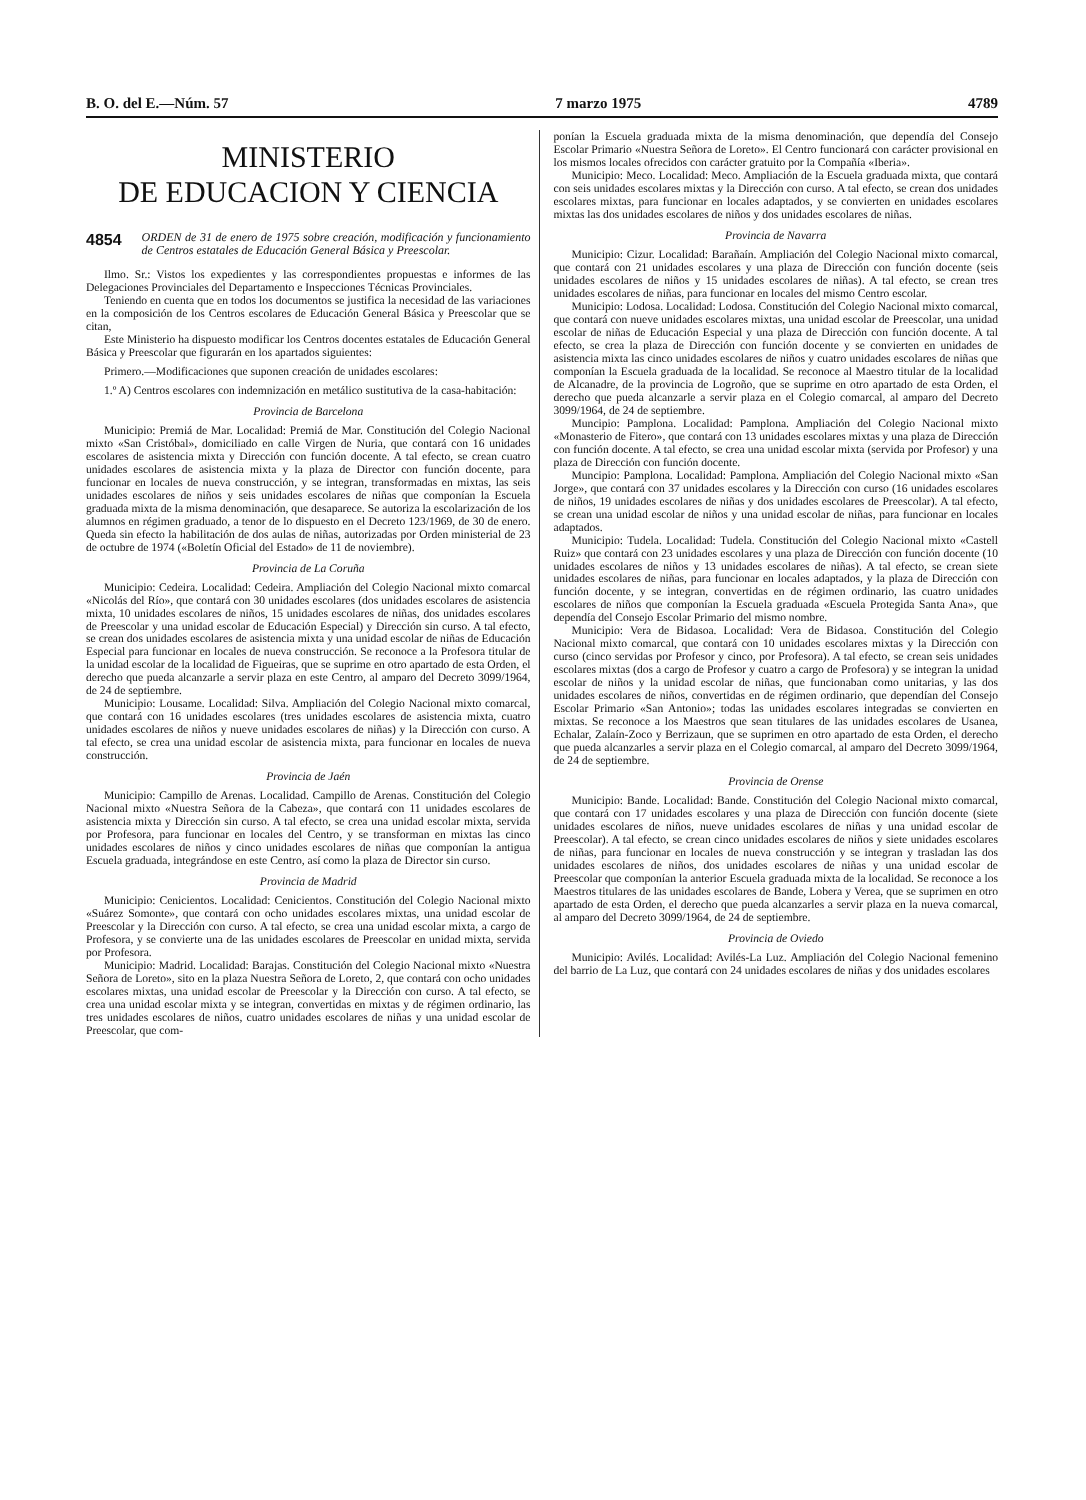B. O. del E.—Núm. 57 7 marzo 1975 4789
MINISTERIO
DE EDUCACION Y CIENCIA
4854 ORDEN de 31 de enero de 1975 sobre creación, modificación y funcionamiento de Centros estatales de Educación General Básica y Preescolar.
Ilmo. Sr.: Vistos los expedientes y las correspondientes propuestas e informes de las Delegaciones Provinciales del Departamento e Inspecciones Técnicas Provinciales.
Teniendo en cuenta que en todos los documentos se justifica la necesidad de las variaciones en la composición de los Centros escolares de Educación General Básica y Preescolar que se citan,
Este Ministerio ha dispuesto modificar los Centros docentes estatales de Educación General Básica y Preescolar que figurarán en los apartados siguientes:
Primero.—Modificaciones que suponen creación de unidades escolares:
1.º A) Centros escolares con indemnización en metálico sustitutiva de la casa-habitación:
Provincia de Barcelona
Municipio: Premiá de Mar. Localidad: Premiá de Mar. Constitución del Colegio Nacional mixto «San Cristóbal», domiciliado en calle Virgen de Nuria, que contará con 16 unidades escolares de asistencia mixta y Dirección con función docente. A tal efecto, se crean cuatro unidades escolares de asistencia mixta y la plaza de Director con función docente, para funcionar en locales de nueva construcción, y se integran, transformadas en mixtas, las seis unidades escolares de niños y seis unidades escolares de niñas que componían la Escuela graduada mixta de la misma denominación, que desaparece. Se autoriza la escolarización de los alumnos en régimen graduado, a tenor de lo dispuesto en el Decreto 123/1969, de 30 de enero. Queda sin efecto la habilitación de dos aulas de niñas, autorizadas por Orden ministerial de 23 de octubre de 1974 («Boletín Oficial del Estado» de 11 de noviembre).
Provincia de La Coruña
Municipio: Cedeira. Localidad: Cedeira. Ampliación del Colegio Nacional mixto comarcal «Nicolás del Río», que contará con 30 unidades escolares (dos unidades escolares de asistencia mixta, 10 unidades escolares de niños, 15 unidades escolares de niñas, dos unidades escolares de Preescolar y una unidad escolar de Educación Especial) y Dirección sin curso. A tal efecto, se crean dos unidades escolares de asistencia mixta y una unidad escolar de niñas de Educación Especial para funcionar en locales de nueva construcción. Se reconoce a la Profesora titular de la unidad escolar de la localidad de Figueiras, que se suprime en otro apartado de esta Orden, el derecho que pueda alcanzarle a servir plaza en este Centro, al amparo del Decreto 3099/1964, de 24 de septiembre.
Municipio: Lousame. Localidad: Silva. Ampliación del Colegio Nacional mixto comarcal, que contará con 16 unidades escolares (tres unidades escolares de asistencia mixta, cuatro unidades escolares de niños y nueve unidades escolares de niñas) y la Dirección con curso. A tal efecto, se crea una unidad escolar de asistencia mixta, para funcionar en locales de nueva construcción.
Provincia de Jaén
Municipio: Campillo de Arenas. Localidad. Campillo de Arenas. Constitución del Colegio Nacional mixto «Nuestra Señora de la Cabeza», que contará con 11 unidades escolares de asistencia mixta y Dirección sin curso. A tal efecto, se crea una unidad escolar mixta, servida por Profesora, para funcionar en locales del Centro, y se transforman en mixtas las cinco unidades escolares de niños y cinco unidades escolares de niñas que componían la antigua Escuela graduada, integrándose en este Centro, así como la plaza de Director sin curso.
Provincia de Madrid
Municipio: Cenicientos. Localidad: Cenicientos. Constitución del Colegio Nacional mixto «Suárez Somonte», que contará con ocho unidades escolares mixtas, una unidad escolar de Preescolar y la Dirección con curso. A tal efecto, se crea una unidad escolar mixta, a cargo de Profesora, y se convierte una de las unidades escolares de Preescolar en unidad mixta, servida por Profesora.
Municipio: Madrid. Localidad: Barajas. Constitución del Colegio Nacional mixto «Nuestra Señora de Loreto», sito en la plaza Nuestra Señora de Loreto, 2, que contará con ocho unidades escolares mixtas, una unidad escolar de Preescolar y la Dirección con curso. A tal efecto, se crea una unidad escolar mixta y se integran, convertidas en mixtas y de régimen ordinario, las tres unidades escolares de niños, cuatro unidades escolares de niñas y una unidad escolar de Preescolar, que com-
ponían la Escuela graduada mixta de la misma denominación, que dependía del Consejo Escolar Primario «Nuestra Señora de Loreto». El Centro funcionará con carácter provisional en los mismos locales ofrecidos con carácter gratuito por la Compañía «Iberia».
Municipio: Meco. Localidad: Meco. Ampliación de la Escuela graduada mixta, que contará con seis unidades escolares mixtas y la Dirección con curso. A tal efecto, se crean dos unidades escolares mixtas, para funcionar en locales adaptados, y se convierten en unidades escolares mixtas las dos unidades escolares de niños y dos unidades escolares de niñas.
Provincia de Navarra
Municipio: Cizur. Localidad: Barañaín. Ampliación del Colegio Nacional mixto comarcal, que contará con 21 unidades escolares y una plaza de Dirección con función docente (seis unidades escolares de niños y 15 unidades escolares de niñas). A tal efecto, se crean tres unidades escolares de niñas, para funcionar en locales del mismo Centro escolar.
Municipio: Lodosa. Localidad: Lodosa. Constitución del Colegio Nacional mixto comarcal, que contará con nueve unidades escolares mixtas, una unidad escolar de Preescolar, una unidad escolar de niñas de Educación Especial y una plaza de Dirección con función docente. A tal efecto, se crea la plaza de Dirección con función docente y se convierten en unidades de asistencia mixta las cinco unidades escolares de niños y cuatro unidades escolares de niñas que componían la Escuela graduada de la localidad. Se reconoce al Maestro titular de la localidad de Alcanadre, de la provincia de Logroño, que se suprime en otro apartado de esta Orden, el derecho que pueda alcanzarle a servir plaza en el Colegio comarcal, al amparo del Decreto 3099/1964, de 24 de septiembre.
Muncipio: Pamplona. Localidad: Pamplona. Ampliación del Colegio Nacional mixto «Monasterio de Fitero», que contará con 13 unidades escolares mixtas y una plaza de Dirección con función docente. A tal efecto, se crea una unidad escolar mixta (servida por Profesor) y una plaza de Dirección con función docente.
Muncipio: Pamplona. Localidad: Pamplona. Ampliación del Colegio Nacional mixto «San Jorge», que contará con 37 unidades escolares y la Dirección con curso (16 unidades escolares de niños, 19 unidades escolares de niñas y dos unidades escolares de Preescolar). A tal efecto, se crean una unidad escolar de niños y una unidad escolar de niñas, para funcionar en locales adaptados.
Municipio: Tudela. Localidad: Tudela. Constitución del Colegio Nacional mixto «Castell Ruiz» que contará con 23 unidades escolares y una plaza de Dirección con función docente (10 unidades escolares de niños y 13 unidades escolares de niñas). A tal efecto, se crean siete unidades escolares de niñas, para funcionar en locales adaptados, y la plaza de Dirección con función docente, y se integran, convertidas en de régimen ordinario, las cuatro unidades escolares de niños que componían la Escuela graduada «Escuela Protegida Santa Ana», que dependía del Consejo Escolar Primario del mismo nombre.
Municipio: Vera de Bidasoa. Localidad: Vera de Bidasoa. Constitución del Colegio Nacional mixto comarcal, que contará con 10 unidades escolares mixtas y la Dirección con curso (cinco servidas por Profesor y cinco, por Profesora). A tal efecto, se crean seis unidades escolares mixtas (dos a cargo de Profesor y cuatro a cargo de Profesora) y se integran la unidad escolar de niños y la unidad escolar de niñas, que funcionaban como unitarias, y las dos unidades escolares de niños, convertidas en de régimen ordinario, que dependían del Consejo Escolar Primario «San Antonio»; todas las unidades escolares integradas se convierten en mixtas. Se reconoce a los Maestros que sean titulares de las unidades escolares de Usanea, Echalar, Zalaín-Zoco y Berrizaun, que se suprimen en otro apartado de esta Orden, el derecho que pueda alcanzarles a servir plaza en el Colegio comarcal, al amparo del Decreto 3099/1964, de 24 de septiembre.
Provincia de Orense
Municipio: Bande. Localidad: Bande. Constitución del Colegio Nacional mixto comarcal, que contará con 17 unidades escolares y una plaza de Dirección con función docente (siete unidades escolares de niños, nueve unidades escolares de niñas y una unidad escolar de Preescolar). A tal efecto, se crean cinco unidades escolares de niños y siete unidades escolares de niñas, para funcionar en locales de nueva construcción y se integran y trasladan las dos unidades escolares de niños, dos unidades escolares de niñas y una unidad escolar de Preescolar que componían la anterior Escuela graduada mixta de la localidad. Se reconoce a los Maestros titulares de las unidades escolares de Bande, Lobera y Verea, que se suprimen en otro apartado de esta Orden, el derecho que pueda alcanzarles a servir plaza en la nueva comarcal, al amparo del Decreto 3099/1964, de 24 de septiembre.
Provincia de Oviedo
Municipio: Avilés. Localidad: Avilés-La Luz. Ampliación del Colegio Nacional femenino del barrio de La Luz, que contará con 24 unidades escolares de niñas y dos unidades escolares